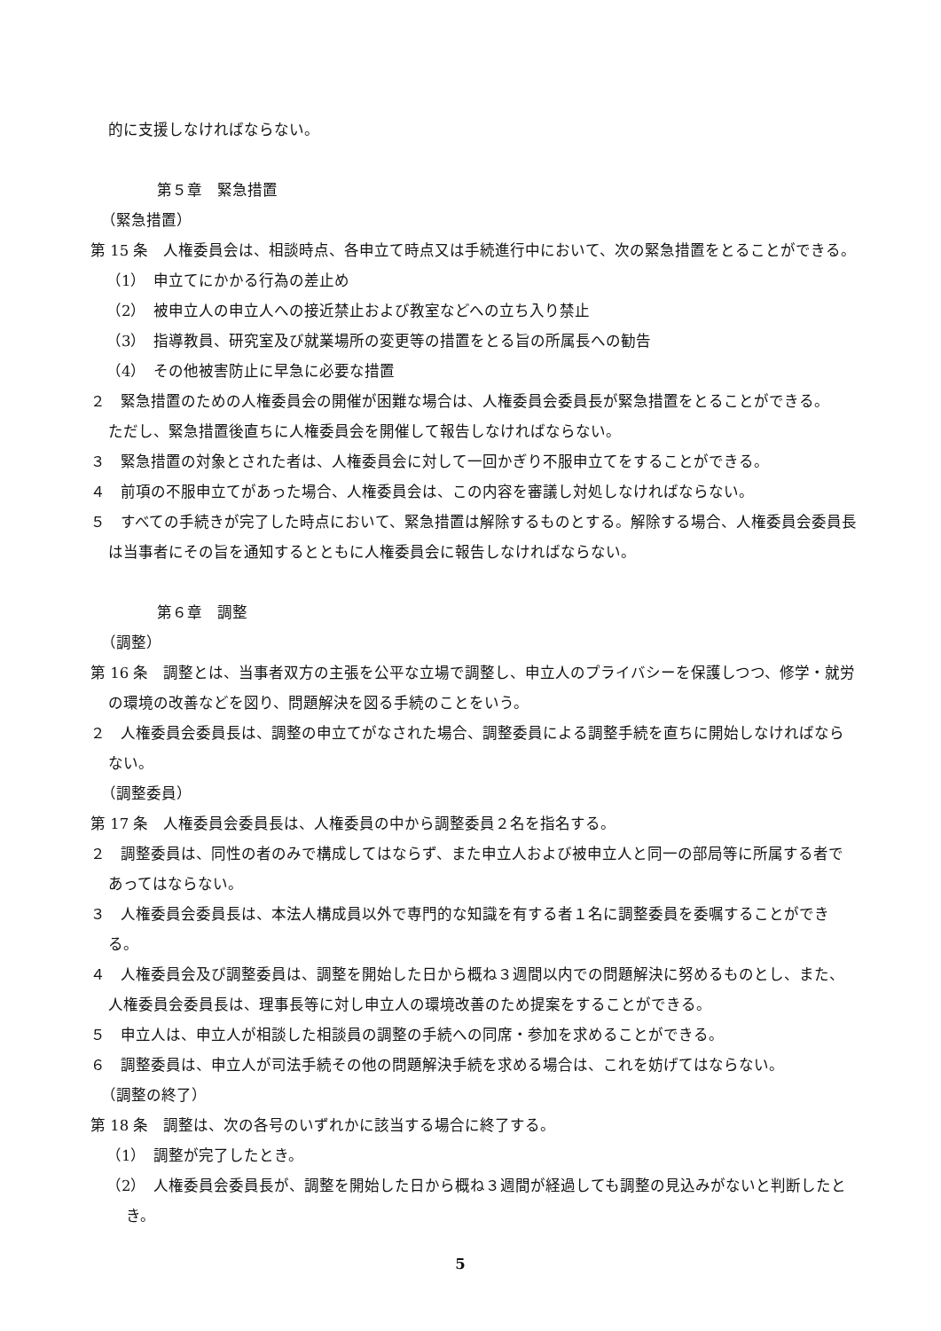的に支援しなければならない。
第５章　緊急措置
（緊急措置）
第 15 条　人権委員会は、相談時点、各申立て時点又は手続進行中において、次の緊急措置をとることができる。
（1）　申立てにかかる行為の差止め
（2）　被申立人の申立人への接近禁止および教室などへの立ち入り禁止
（3）　指導教員、研究室及び就業場所の変更等の措置をとる旨の所属長への勧告
（4）　その他被害防止に早急に必要な措置
２　緊急措置のための人権委員会の開催が困難な場合は、人権委員会委員長が緊急措置をとることができる。
ただし、緊急措置後直ちに人権委員会を開催して報告しなければならない。
３　緊急措置の対象とされた者は、人権委員会に対して一回かぎり不服申立てをすることができる。
４　前項の不服申立てがあった場合、人権委員会は、この内容を審議し対処しなければならない。
５　すべての手続きが完了した時点において、緊急措置は解除するものとする。解除する場合、人権委員会委員長は当事者にその旨を通知するとともに人権委員会に報告しなければならない。
第６章　調整
（調整）
第 16 条　調整とは、当事者双方の主張を公平な立場で調整し、申立人のプライバシーを保護しつつ、修学・就労の環境の改善などを図り、問題解決を図る手続のことをいう。
２　人権委員会委員長は、調整の申立てがなされた場合、調整委員による調整手続を直ちに開始しなければならない。
（調整委員）
第 17 条　人権委員会委員長は、人権委員の中から調整委員２名を指名する。
２　調整委員は、同性の者のみで構成してはならず、また申立人および被申立人と同一の部局等に所属する者であってはならない。
３　人権委員会委員長は、本法人構成員以外で専門的な知識を有する者１名に調整委員を委嘱することができる。
４　人権委員会及び調整委員は、調整を開始した日から概ね３週間以内での問題解決に努めるものとし、また、人権委員会委員長は、理事長等に対し申立人の環境改善のため提案をすることができる。
５　申立人は、申立人が相談した相談員の調整の手続への同席・参加を求めることができる。
６　調整委員は、申立人が司法手続その他の問題解決手続を求める場合は、これを妨げてはならない。
（調整の終了）
第 18 条　調整は、次の各号のいずれかに該当する場合に終了する。
（1）　調整が完了したとき。
（2）　人権委員会委員長が、調整を開始した日から概ね３週間が経過しても調整の見込みがないと判断したとき。
5